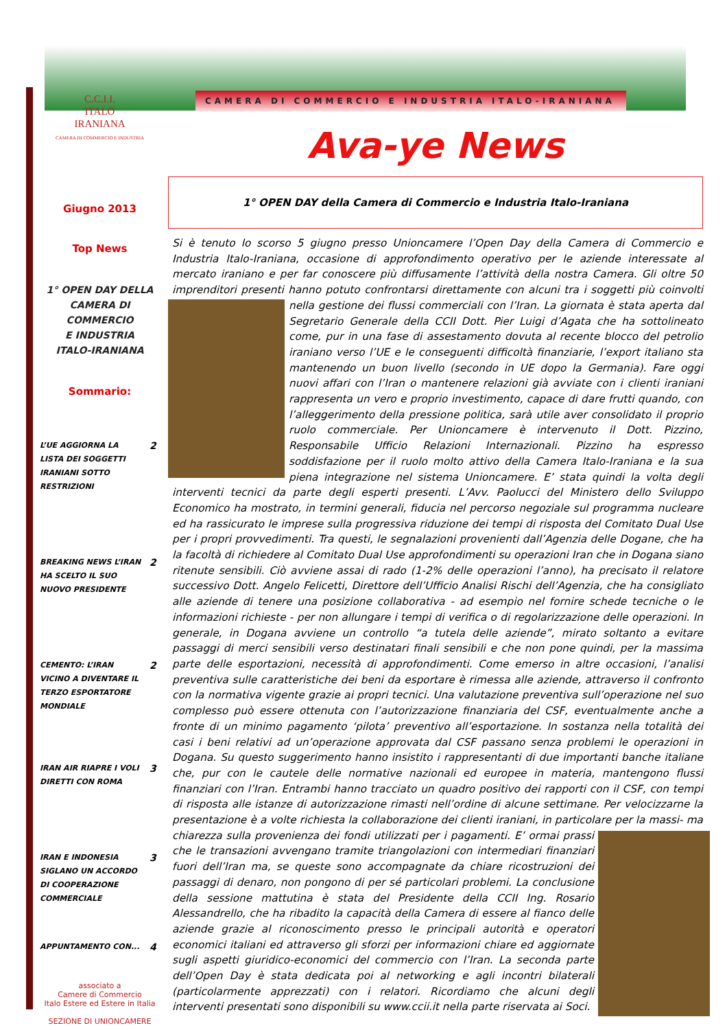C.C.I.I.
ITALO
IRANIANA
CAMERA DI COMMERCIO E INDUSTRIA
Giugno 2013
Top News
1° OPEN DAY DELLA
CAMERA DI COMMERCIO
E INDUSTRIA
ITALO-IRANIANA
Sommario:
L’UE AGGIORNA LA LISTA DEI SOGGETTI IRANIANI SOTTO RESTRIZIONI 2
BREAKING NEWS L’IRAN HA SCELTO IL SUO NUOVO PRESIDENTE 2
CEMENTO: L’IRAN VICINO A DIVENTARE IL TERZO ESPORTATORE MONDIALE 2
IRAN AIR RIAPRE I VOLI DIRETTI CON ROMA 3
IRAN E INDONESIA SIGLANO UN ACCORDO DI COOPERAZIONE COMMERCIALE 3
APPUNTAMENTO CON... 4
associato a
Camere di Commercio
Italo Estere ed Estere in Italia
SEZIONE DI UNIONCAMERE
CAMERA DI COMMERCIO E INDUSTRIA ITALO-IRANIANA
Ava-ye News
1° OPEN DAY della Camera di Commercio e Industria Italo-Iraniana
Si è tenuto lo scorso 5 giugno presso Unioncamere l’Open Day della Camera di Commercio e Industria Italo-Iraniana, occasione di approfondimento operativo per le aziende interessate al mercato iraniano e per far conoscere più diffusamente l’attività della nostra Camera. Gli oltre 50 imprenditori presenti hanno potuto confrontarsi direttamente con alcuni tra i soggetti più coinvolti nella gestione dei
flussi commerciali con l’Iran. La giornata è stata aperta dal Segretario Generale della CCII Dott. Pier Luigi d’Agata che ha sottolineato come, pur in una fase di assestamento dovuta al recente blocco del petrolio iraniano verso l’UE e le conseguenti difficoltà finanziarie, l’export italiano sta mantenendo un buon livello (secondo in UE dopo la Germania). Fare oggi nuovi affari con l’Iran o mantenere relazioni già avviate con i clienti iraniani rappresenta un vero e proprio investimento, capace di dare frutti quando, con l’alleggerimento della pressione politica, sarà utile aver consolidato il proprio ruolo commerciale. Per Unioncamere è intervenuto il Dott. Pizzino, Responsabile Ufficio Relazioni Internazionali. Pizzino ha espresso soddisfazione per il ruolo molto attivo della Camera Italo-Iraniana e la sua piena integrazione nel sistema Unioncamere. E’ stata quindi la volta degli interventi tecnici da parte degli esperti presenti. L’Avv. Paolucci del Ministero dello Sviluppo Economico ha mostrato, in termini generali, fiducia nel percorso negoziale sul programma nucleare ed ha rassicurato le imprese sulla progressiva riduzione dei tempi di risposta del Comitato Dual Use per i propri provvedimenti. Tra questi, le segnalazioni provenienti dall’Agenzia delle Dogane, che ha la facoltà di richiedere al Comitato Dual Use approfondimenti su operazioni Iran che in Dogana siano ritenute sensibili. Ciò avviene assai di rado (1-2% delle operazioni l’anno), ha precisato il relatore successivo Dott. Angelo Felicetti, Direttore dell’Ufficio Analisi Rischi dell’Agenzia, che ha consigliato alle aziende di tenere una posizione collaborativa - ad esempio nel fornire schede tecniche o le informazioni richieste - per non allungare i tempi di verifica o di regolarizzazione delle operazioni. In generale, in Dogana avviene un controllo “a tutela delle aziende”, mirato soltanto a evitare passaggi di merci sensibili verso destinatari finali sensibili e che non pone quindi, per la massima parte delle esportazioni, necessità di approfondimenti. Come emerso in altre occasioni, l’analisi preventiva sulle caratteristiche dei beni da esportare è rimessa alle aziende, attraverso il confronto con la normativa vigente grazie ai propri tecnici. Una valutazione preventiva sull’operazione nel suo complesso può essere ottenuta con l’autorizzazione finanziaria del CSF, eventualmente anche a fronte di un minimo pagamento ‘pilota’ preventivo all’esportazione. In sostanza nella totalità dei casi i beni relativi ad un’operazione approvata dal CSF passano senza problemi le operazioni in Dogana. Su questo suggerimento hanno insistito i rappresentanti di due importanti banche italiane che, pur con le cautele delle normative nazionali ed europee in materia, mantengono flussi finanziari con l’Iran. Entrambi hanno tracciato un quadro positivo dei rapporti con il CSF, con tempi di risposta alle istanze di autorizzazione rimasti nell’ordine di alcune settimane. Per velocizzarne la presentazione è a volte richiesta la collaborazione dei clienti iraniani, in particolare per la massi-
ma chiarezza sulla provenienza dei fondi utilizzati per i pagamenti. E’ ormai prassi che le transazioni avvengano tramite triangolazioni con intermediari finanziari fuori dell’Iran ma, se queste sono accompagnate da chiare ricostruzioni dei passaggi di denaro, non pongono di per sé particolari problemi. La conclusione della sessione mattutina è stata del Presidente della CCII Ing. Rosario Alessandrello, che ha ribadito la capacità della Camera di essere al fianco delle aziende grazie al riconoscimento presso le principali autorità e operatori economici italiani ed attraverso gli sforzi per informazioni chiare ed aggiornate sugli aspetti giuridico-economici del commercio con l’Iran. La seconda parte dell’Open Day è stata dedicata poi al networking e agli incontri bilaterali (particolarmente apprezzati) con i relatori. Ricordiamo che alcuni degli interventi presentati sono disponibili su www.ccii.it nella parte riservata ai Soci.